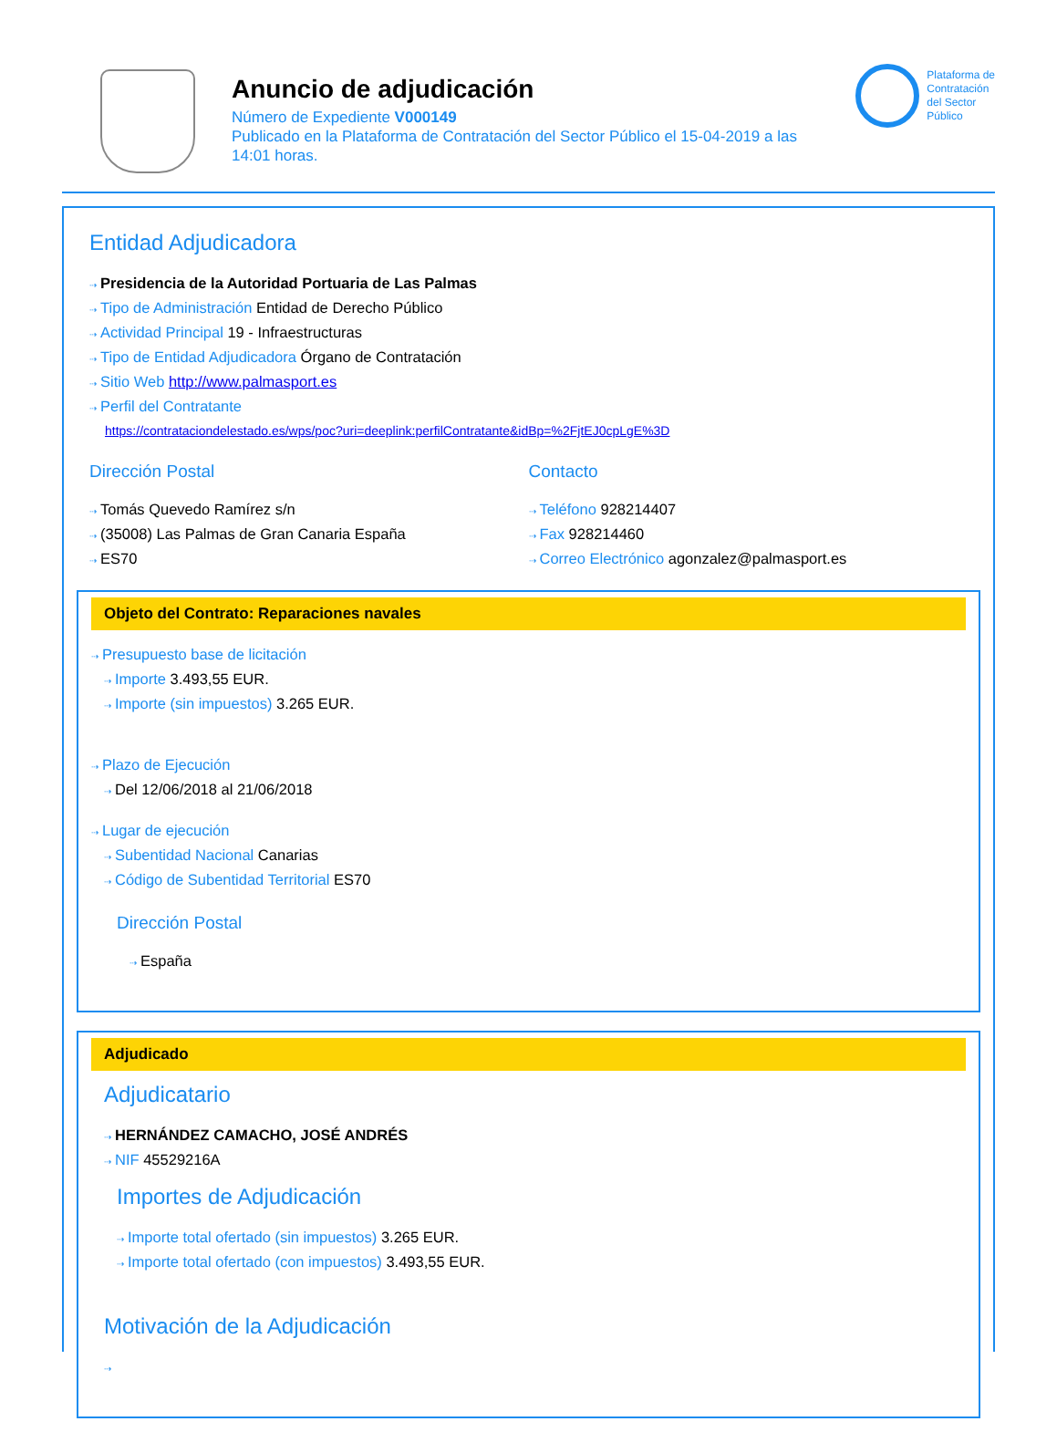Anuncio de adjudicación
Número de Expediente V000149
Publicado en la Plataforma de Contratación del Sector Público el 15-04-2019 a las 14:01 horas.
Plataforma de
Contratación
del Sector
Público
Entidad Adjudicadora
⇢ Presidencia de la Autoridad Portuaria de Las Palmas
⇢ Tipo de Administración Entidad de Derecho Público
⇢ Actividad Principal 19 - Infraestructuras
⇢ Tipo de Entidad Adjudicadora Órgano de Contratación
⇢ Sitio Web http://www.palmasport.es
⇢ Perfil del Contratante
https://contrataciondelestado.es/wps/poc?uri=deeplink:perfilContratante&idBp=%2FjtEJ0cpLgE%3D
Dirección Postal
⇢ Tomás Quevedo Ramírez s/n
⇢ (35008) Las Palmas de Gran Canaria España
⇢ ES70
Contacto
⇢ Teléfono 928214407
⇢ Fax 928214460
⇢ Correo Electrónico agonzalez@palmasport.es
Objeto del Contrato: Reparaciones navales
⇢ Presupuesto base de licitación
⇢ Importe 3.493,55 EUR.
⇢ Importe (sin impuestos) 3.265 EUR.
⇢ Plazo de Ejecución
⇢ Del 12/06/2018 al 21/06/2018
⇢ Lugar de ejecución
⇢ Subentidad Nacional Canarias
⇢ Código de Subentidad Territorial ES70
Dirección Postal
⇢ España
Adjudicado
Adjudicatario
⇢ HERNÁNDEZ CAMACHO, JOSÉ ANDRÉS
⇢ NIF 45529216A
Importes de Adjudicación
⇢ Importe total ofertado (sin impuestos) 3.265 EUR.
⇢ Importe total ofertado (con impuestos) 3.493,55 EUR.
Motivación de la Adjudicación
⇢